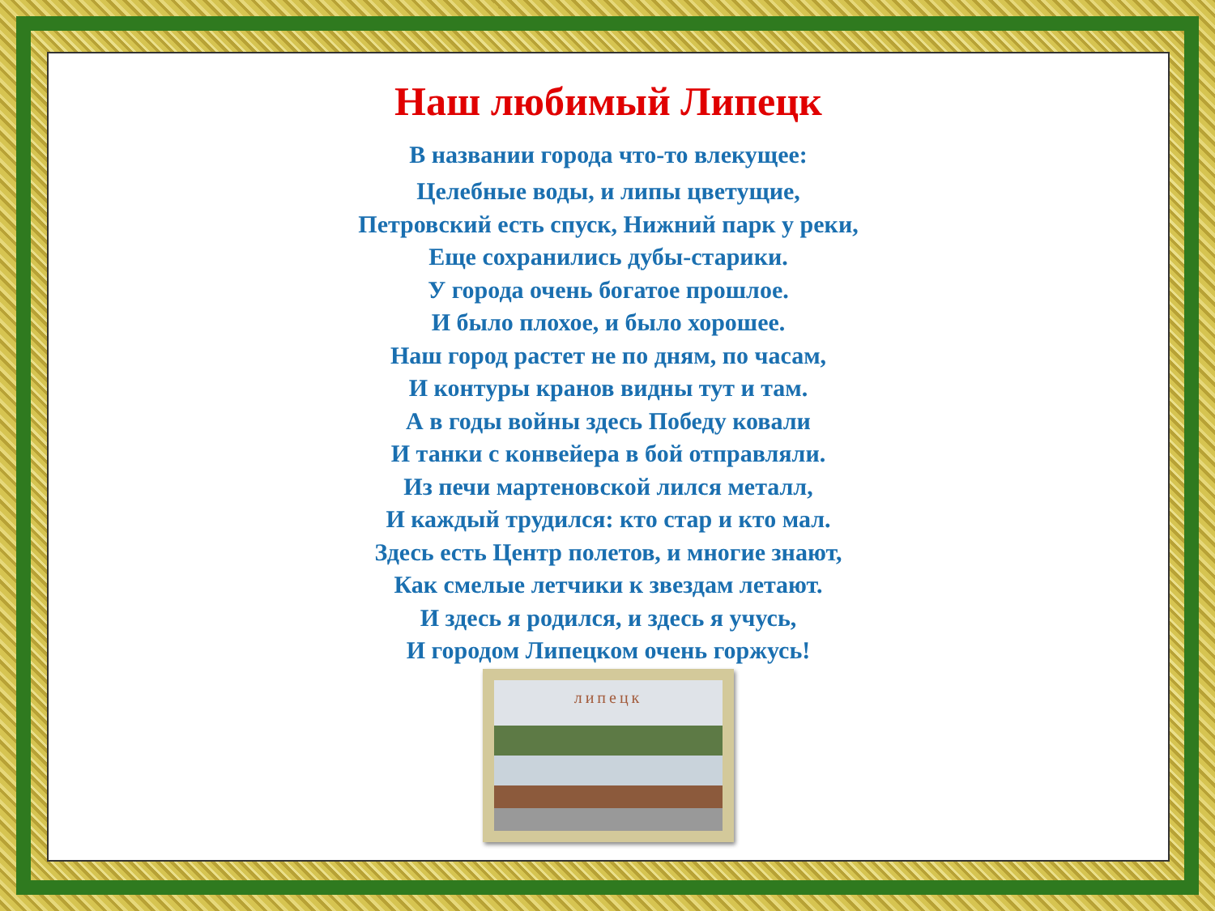Наш любимый Липецк
В названии города что-то влекущее:
Целебные воды, и липы цветущие,
Петровский есть спуск, Нижний парк у реки,
Еще сохранились дубы-старики.
У города очень богатое прошлое.
И было плохое, и было хорошее.
Наш город растет не по дням, по часам,
И контуры кранов видны тут и там.
А в годы войны здесь Победу ковали
И танки с конвейера в бой отправляли.
Из печи мартеновской лился металл,
И каждый трудился: кто стар и кто мал.
Здесь есть Центр полетов, и многие знают,
Как смелые летчики к звездам летают.
И здесь я родился, и здесь я учусь,
И городом Липецком очень горжусь!
липецк